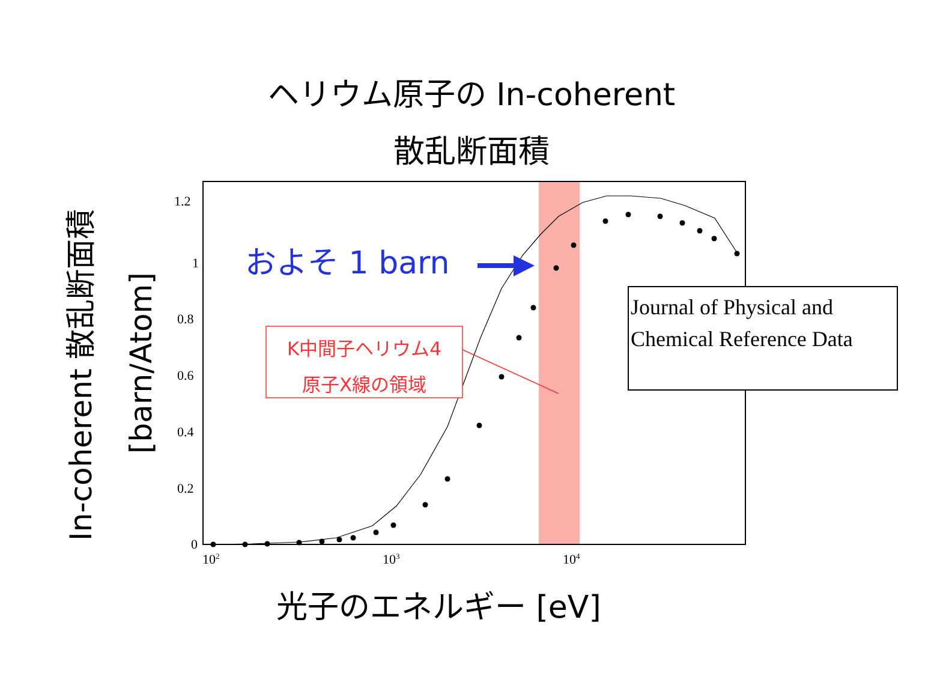ヘリウム原子の In-coherent
散乱断面積
1.2
1
0.8
0.6
0.4
0.2
0
10<sup>2</sup> 10<sup>3</sup> 10<sup>4</sup>
およそ 1 barn
K中間子ヘリウム4
原子X線の領域
Journal of Physical and
Chemical Reference Data
In-coherent 散乱断面積
[barn/Atom]
光子のエネルギー [eV]